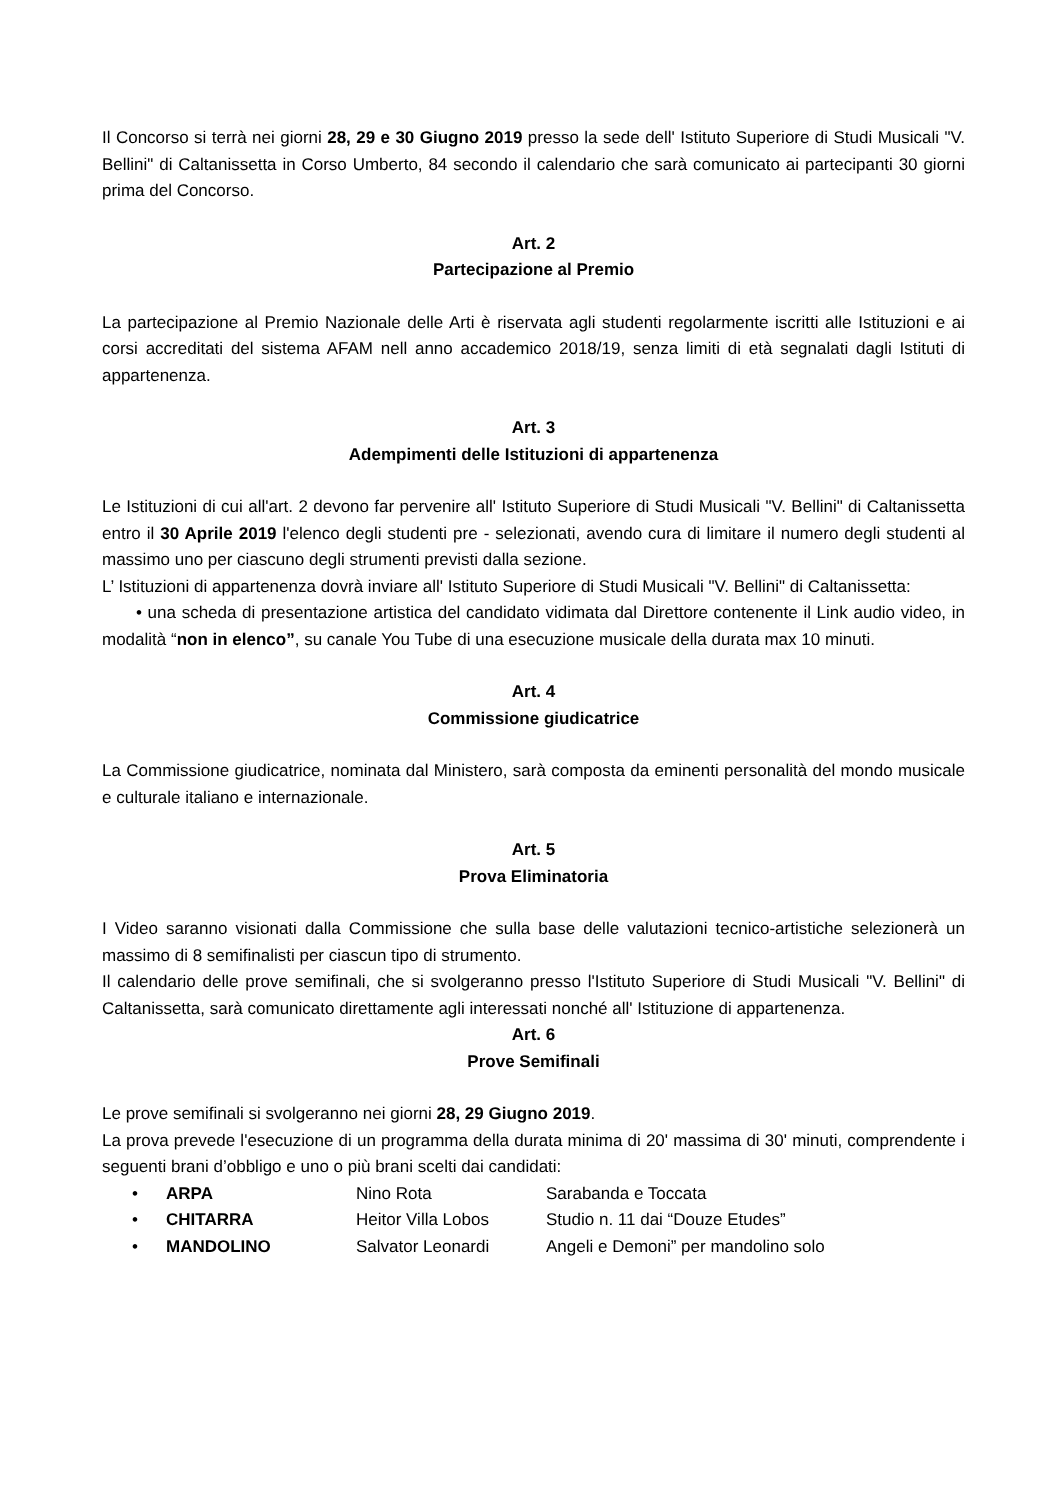Il Concorso si terrà nei giorni 28, 29 e 30 Giugno 2019 presso la sede dell' Istituto Superiore di Studi Musicali "V. Bellini" di Caltanissetta in Corso Umberto, 84 secondo il calendario che sarà comunicato ai partecipanti 30 giorni prima del Concorso.
Art. 2
Partecipazione al Premio
La partecipazione al Premio Nazionale delle Arti è riservata agli studenti regolarmente iscritti alle Istituzioni e ai corsi accreditati del sistema AFAM nell anno accademico 2018/19, senza limiti di età segnalati dagli Istituti di appartenenza.
Art. 3
Adempimenti delle Istituzioni di appartenenza
Le Istituzioni di cui all'art. 2 devono far pervenire all' Istituto Superiore di Studi Musicali "V. Bellini" di Caltanissetta entro il 30 Aprile 2019 l'elenco degli studenti pre - selezionati, avendo cura di limitare il numero degli studenti al massimo uno per ciascuno degli strumenti previsti dalla sezione.
L’ Istituzioni di appartenenza dovrà inviare all' Istituto Superiore di Studi Musicali "V. Bellini" di Caltanissetta:
• una scheda di presentazione artistica del candidato vidimata dal Direttore contenente il Link audio video, in modalità “non in elenco”, su canale You Tube di una esecuzione musicale della durata max 10 minuti.
Art. 4
Commissione giudicatrice
La Commissione giudicatrice, nominata dal Ministero, sarà composta da eminenti personalità del mondo musicale e culturale italiano e internazionale.
Art. 5
Prova Eliminatoria
I Video saranno visionati dalla Commissione che sulla base delle valutazioni tecnico-artistiche selezionerà un massimo di 8 semifinalisti per ciascun tipo di strumento.
Il calendario delle prove semifinali, che si svolgeranno presso l'Istituto Superiore di Studi Musicali "V. Bellini" di Caltanissetta, sarà comunicato direttamente agli interessati nonché all' Istituzione di appartenenza.
Art. 6
Prove Semifinali
Le prove semifinali si svolgeranno nei giorni 28, 29 Giugno 2019.
La prova prevede l'esecuzione di un programma della durata minima di 20' massima di 30' minuti, comprendente i seguenti brani d’obbligo e uno o più brani scelti dai candidati:
• ARPA Nino Rota Sarabanda e Toccata
• CHITARRA Heitor Villa Lobos Studio n. 11 dai “Douze Etudes”
• MANDOLINO Salvator Leonardi Angeli e Demoni” per mandolino solo